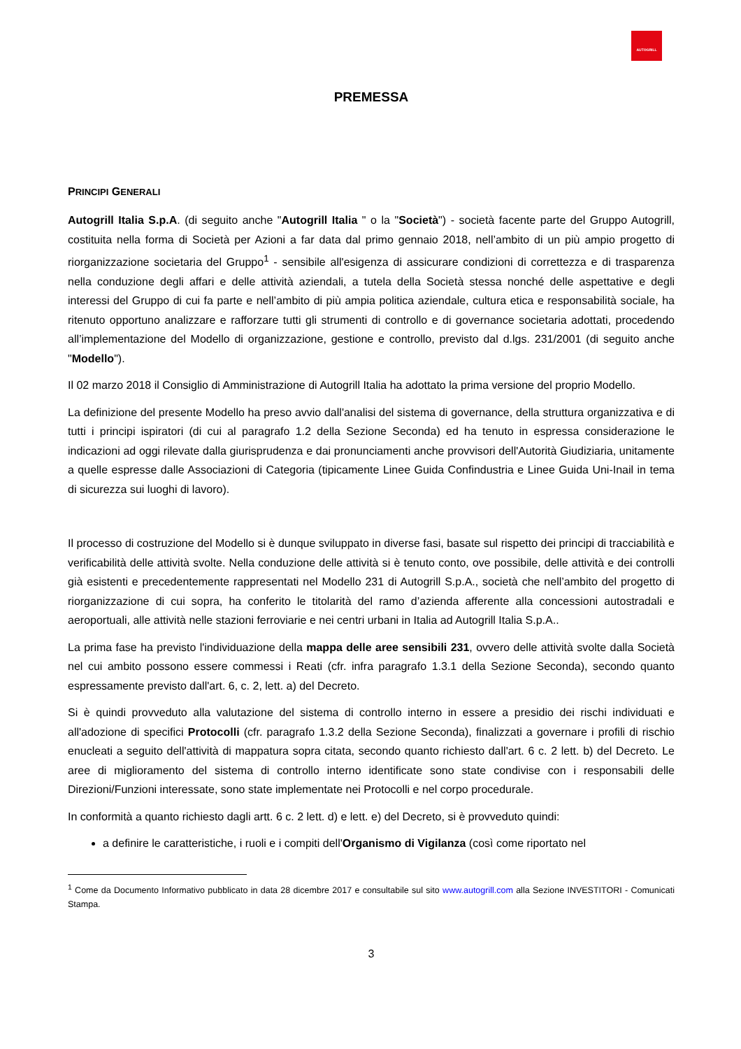AUTOGRILL
PREMESSA
PRINCIPI GENERALI
Autogrill Italia S.p.A. (di seguito anche "Autogrill Italia " o la "Società") - società facente parte del Gruppo Autogrill, costituita nella forma di Società per Azioni a far data dal primo gennaio 2018, nell’ambito di un più ampio progetto di riorganizzazione societaria del Gruppo<sup>1</sup> - sensibile all'esigenza di assicurare condizioni di correttezza e di trasparenza nella conduzione degli affari e delle attività aziendali, a tutela della Società stessa nonché delle aspettative e degli interessi del Gruppo di cui fa parte e nell’ambito di più ampia politica aziendale, cultura etica e responsabilità sociale, ha ritenuto opportuno analizzare e rafforzare tutti gli strumenti di controllo e di governance societaria adottati, procedendo all’implementazione del Modello di organizzazione, gestione e controllo, previsto dal d.lgs. 231/2001 (di seguito anche "Modello").
Il 02 marzo 2018 il Consiglio di Amministrazione di Autogrill Italia ha adottato la prima versione del proprio Modello.
La definizione del presente Modello ha preso avvio dall'analisi del sistema di governance, della struttura organizzativa e di tutti i principi ispiratori (di cui al paragrafo 1.2 della Sezione Seconda) ed ha tenuto in espressa considerazione le indicazioni ad oggi rilevate dalla giurisprudenza e dai pronunciamenti anche provvisori dell'Autorità Giudiziaria, unitamente a quelle espresse dalle Associazioni di Categoria (tipicamente Linee Guida Confindustria e Linee Guida Uni-Inail in tema di sicurezza sui luoghi di lavoro).
Il processo di costruzione del Modello si è dunque sviluppato in diverse fasi, basate sul rispetto dei principi di tracciabilità e verificabilità delle attività svolte. Nella conduzione delle attività si è tenuto conto, ove possibile, delle attività e dei controlli già esistenti e precedentemente rappresentati nel Modello 231 di Autogrill S.p.A., società che nell’ambito del progetto di riorganizzazione di cui sopra, ha conferito le titolarità del ramo d’azienda afferente alla concessioni autostradali e aeroportuali, alle attività nelle stazioni ferroviarie e nei centri urbani in Italia ad Autogrill Italia S.p.A..
La prima fase ha previsto l'individuazione della mappa delle aree sensibili 231, ovvero delle attività svolte dalla Società nel cui ambito possono essere commessi i Reati (cfr. infra paragrafo 1.3.1 della Sezione Seconda), secondo quanto espressamente previsto dall'art. 6, c. 2, lett. a) del Decreto.
Si è quindi provveduto alla valutazione del sistema di controllo interno in essere a presidio dei rischi individuati e all'adozione di specifici Protocolli (cfr. paragrafo 1.3.2 della Sezione Seconda), finalizzati a governare i profili di rischio enucleati a seguito dell'attività di mappatura sopra citata, secondo quanto richiesto dall'art. 6 c. 2 lett. b) del Decreto. Le aree di miglioramento del sistema di controllo interno identificate sono state condivise con i responsabili delle Direzioni/Funzioni interessate, sono state implementate nei Protocolli e nel corpo procedurale.
In conformità a quanto richiesto dagli artt. 6 c. 2 lett. d) e lett. e) del Decreto, si è provveduto quindi:
a definire le caratteristiche, i ruoli e i compiti dell'Organismo di Vigilanza (così come riportato nel
<sup>1</sup> Come da Documento Informativo pubblicato in data 28 dicembre 2017 e consultabile sul sito www.autogrill.com alla Sezione INVESTITORI - Comunicati Stampa.
3